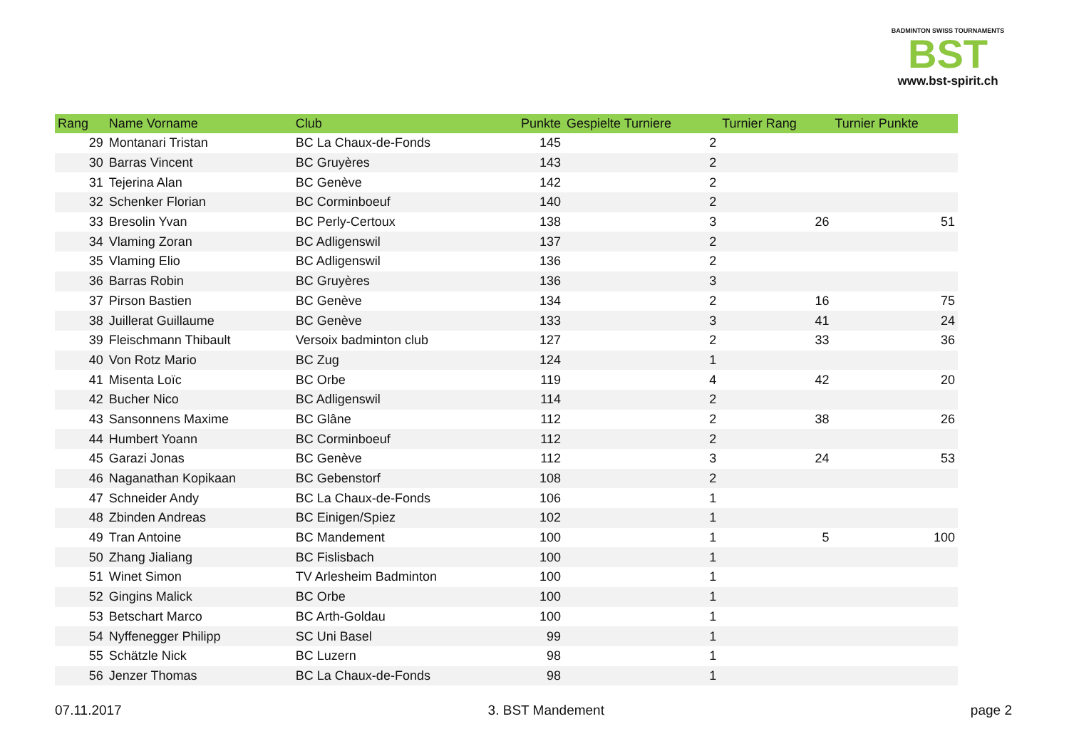BADMINTON SWISS TOURNAMENTS
BST
www.bst-spirit.ch
| Rang | Name Vorname | Club | Punkte | Gespielte Turniere | Turnier Rang | Turnier Punkte |
| --- | --- | --- | --- | --- | --- | --- |
| 29 | Montanari Tristan | BC La Chaux-de-Fonds | 145 | 2 | | |
| 30 | Barras Vincent | BC Gruyères | 143 | 2 | | |
| 31 | Tejerina Alan | BC Genève | 142 | 2 | | |
| 32 | Schenker Florian | BC Corminboeuf | 140 | 2 | | |
| 33 | Bresolin Yvan | BC Perly-Certoux | 138 | 3 | 26 | 51 |
| 34 | Vlaming Zoran | BC Adligenswil | 137 | 2 | | |
| 35 | Vlaming Elio | BC Adligenswil | 136 | 2 | | |
| 36 | Barras Robin | BC Gruyères | 136 | 3 | | |
| 37 | Pirson Bastien | BC Genève | 134 | 2 | 16 | 75 |
| 38 | Juillerat Guillaume | BC Genève | 133 | 3 | 41 | 24 |
| 39 | Fleischmann Thibault | Versoix badminton club | 127 | 2 | 33 | 36 |
| 40 | Von Rotz Mario | BC Zug | 124 | 1 | | |
| 41 | Misenta Loïc | BC Orbe | 119 | 4 | 42 | 20 |
| 42 | Bucher Nico | BC Adligenswil | 114 | 2 | | |
| 43 | Sansonnens Maxime | BC Glâne | 112 | 2 | 38 | 26 |
| 44 | Humbert Yoann | BC Corminboeuf | 112 | 2 | | |
| 45 | Garazi Jonas | BC Genève | 112 | 3 | 24 | 53 |
| 46 | Naganathan Kopikaan | BC Gebenstorf | 108 | 2 | | |
| 47 | Schneider Andy | BC La Chaux-de-Fonds | 106 | 1 | | |
| 48 | Zbinden Andreas | BC Einigen/Spiez | 102 | 1 | | |
| 49 | Tran Antoine | BC Mandement | 100 | 1 | 5 | 100 |
| 50 | Zhang Jialiang | BC Fislisbach | 100 | 1 | | |
| 51 | Winet Simon | TV Arlesheim Badminton | 100 | 1 | | |
| 52 | Gingins Malick | BC Orbe | 100 | 1 | | |
| 53 | Betschart Marco | BC Arth-Goldau | 100 | 1 | | |
| 54 | Nyffenegger Philipp | SC Uni Basel | 99 | 1 | | |
| 55 | Schätzle Nick | BC Luzern | 98 | 1 | | |
| 56 | Jenzer Thomas | BC La Chaux-de-Fonds | 98 | 1 | | |
07.11.2017 3. BST Mandement page 2